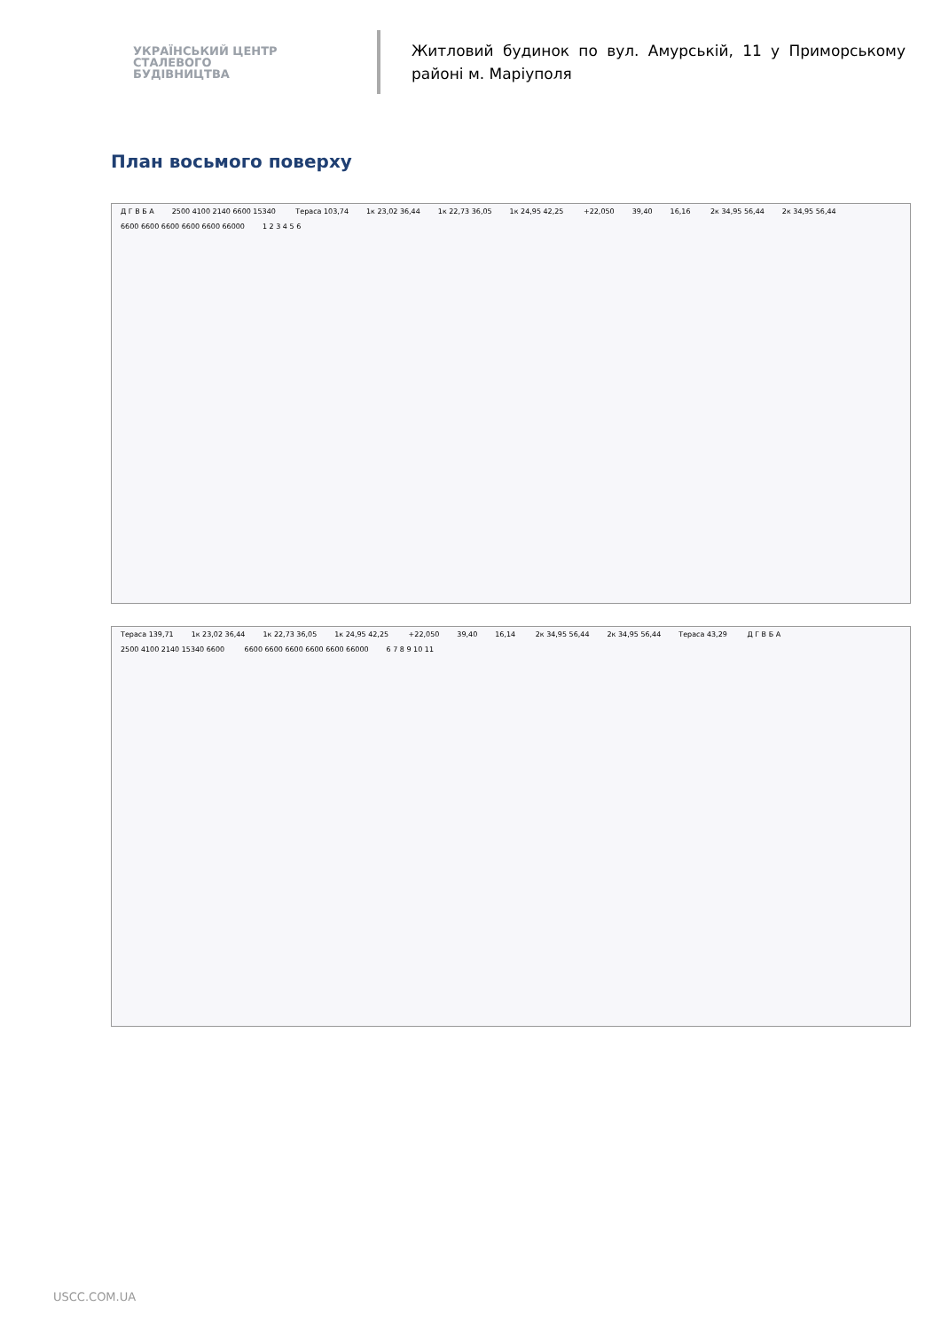УКРАЇНСЬКИЙ ЦЕНТР
СТАЛЕВОГО
БУДІВНИЦТВА
Житловий будинок по вул. Амурській, 11 у Приморському районі м. Маріуполя
План восьмого поверху
Д Г В Б А 2500 4100 2140 6600 15340 Тераса 103,74 1к 23,02 36,44 1к 22,73 36,05 1к 24,95 42,25 +22,050 39,40 16,16 2к 34,95 56,44 2к 34,95 56,44 6600 6600 6600 6600 6600 66000 1 2 3 4 5 6
Тераса 139,71 1к 23,02 36,44 1к 22,73 36,05 1к 24,95 42,25 +22,050 39,40 16,14 2к 34,95 56,44 2к 34,95 56,44 Тераса 43,29 Д Г В Б А 2500 4100 2140 15340 6600 6600 6600 6600 6600 6600 66000 6 7 8 9 10 11
USCC.COM.UA